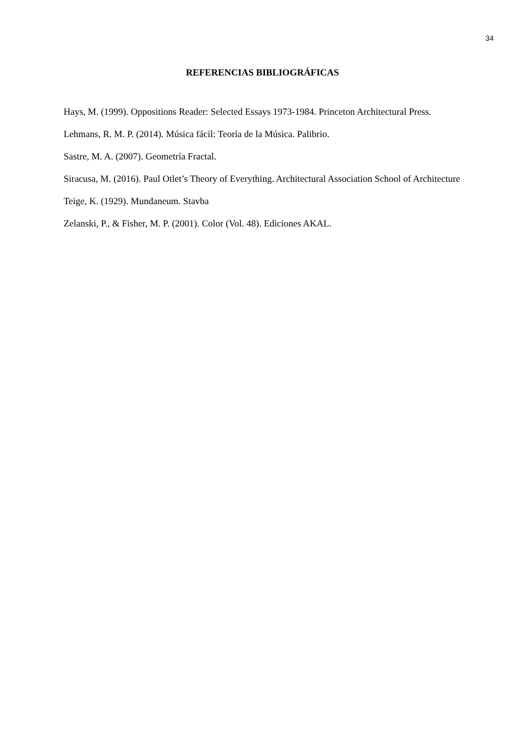34
REFERENCIAS BIBLIOGRÁFICAS
Hays, M. (1999). Oppositions Reader: Selected Essays 1973-1984. Princeton Architectural Press.
Lehmans, R. M. P. (2014). Música fácil: Teoría de la Música. Palibrio.
Sastre, M. A. (2007). Geometría Fractal.
Siracusa, M. (2016). Paul Otlet’s Theory of Everything. Architectural Association School of Architecture
Teige, K. (1929). Mundaneum. Stavba
Zelanski, P., & Fisher, M. P. (2001). Color (Vol. 48). Ediciones AKAL.